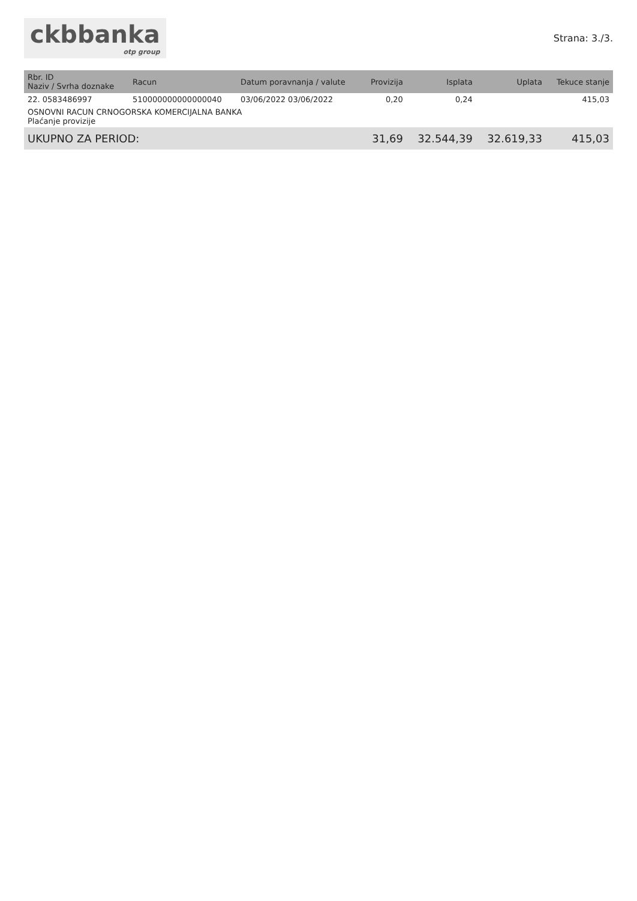ckbbanka
otp group
Strana: 3./3.
| Rbr. ID Naziv / Svrha doznake | Racun | Datum poravnanja / valute | Provizija | Isplata | Uplata | Tekuce stanje |
| --- | --- | --- | --- | --- | --- | --- |
| 22. 0583486997 | 510000000000000040 | 03/06/2022 03/06/2022 | 0,20 | 0,24 | | 415,03 |
| OSNOVNI RACUN CRNOGORSKA KOMERCIJALNA BANKA Plaćanje provizije | | | | | | |
| UKUPNO ZA PERIOD: | | | 31,69 | 32.544,39 | 32.619,33 | 415,03 |